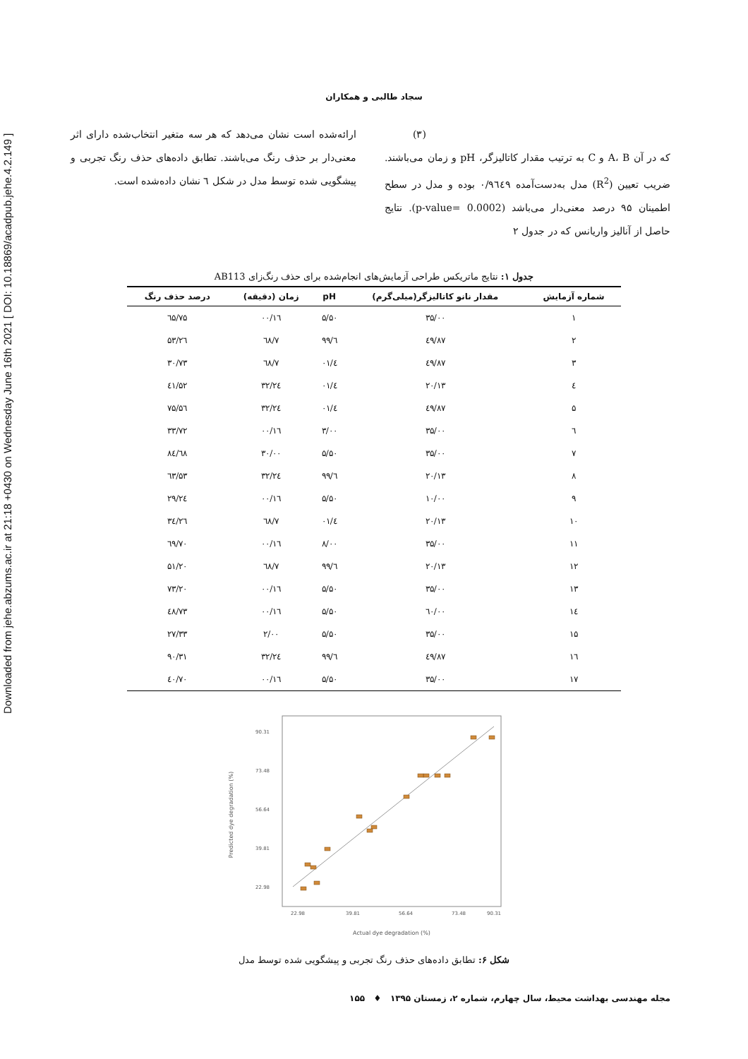Downloaded from jehe.abzums.ac.ir at 21:18 +0430 on Wednesday June 16th 2021 [ DOI: 10.18869/acadpub.jehe.4.2.149 ]
سجاد طالبی و همکاران
(۳)
که در آن A، B و C به ترتیب مقدار کاتالیزگر، pH و زمان می‌باشند. ضریب تعیین (R<sup>2</sup>) مدل به‌دست‌آمده ۰/۹٦٤۹ بوده و مدل در سطح اطمینان ۹۵ درصد معنی‌دار می‌باشد (p-value= 0.0002). نتایج حاصل از آنالیز واریانس که در جدول ۲
ارائه‌شده است نشان می‌دهد که هر سه متغیر انتخاب‌شده دارای اثر معنی‌دار بر حذف رنگ می‌باشند. تطابق داده‌های حذف رنگ تجربی و پیشگویی شده توسط مدل در شکل ٦ نشان داده‌شده است.
جدول ۱: نتایج ماتریکس طراحی آزمایش‌های انجام‌شده برای حذف رنگ‌زای AB113
| شماره آزمایش | مقدار نانو کاتالیزگر(میلی‌گرم) | pH | زمان (دقیقه) | درصد حذف رنگ |
| --- | --- | --- | --- | --- |
| ۱ | ۳۵/۰۰ | ۵/۵۰ | ۱٦/۰۰ | ۷۵/٦۵ |
| ۲ | ٤۹/۸۷ | ٦/۹۹ | ۷/٦۸ | ۵۳/۲٦ |
| ۳ | ٤۹/۸۷ | ٤/۰۱ | ۷/٦۸ | ۳۰/۷۳ |
| ٤ | ۲۰/۱۳ | ٤/۰۱ | ۲٤/۳۲ | ۵۲/٤۱ |
| ۵ | ٤۹/۸۷ | ٤/۰۱ | ۲٤/۳۲ | ۷۵/۵٦ |
| ٦ | ۳۵/۰۰ | ۳/۰۰ | ۱٦/۰۰ | ۳۳/۷۲ |
| ۷ | ۳۵/۰۰ | ۵/۵۰ | ۳۰/۰۰ | ۸٤/٦۸ |
| ۸ | ۲۰/۱۳ | ٦/۹۹ | ۲٤/۳۲ | ٦۳/۵۳ |
| ۹ | ۱۰/۰۰ | ۵/۵۰ | ۱٦/۰۰ | ۲۹/۲٤ |
| ۱۰ | ۲۰/۱۳ | ٤/۰۱ | ۷/٦۸ | ۲٦/۳٤ |
| ۱۱ | ۳۵/۰۰ | ۸/۰۰ | ۱٦/۰۰ | ٦۹/۷۰ |
| ۱۲ | ۲۰/۱۳ | ٦/۹۹ | ۷/٦۸ | ۵۱/۲۰ |
| ۱۳ | ۳۵/۰۰ | ۵/۵۰ | ۱٦/۰۰ | ۷۳/۲۰ |
| ۱٤ | ٦۰/۰۰ | ۵/۵۰ | ۱٦/۰۰ | ٤۸/۷۳ |
| ۱۵ | ۳۵/۰۰ | ۵/۵۰ | ۲/۰۰ | ۲۷/۳۳ |
| ۱٦ | ٤۹/۸۷ | ٦/۹۹ | ۲٤/۳۲ | ۹۰/۳۱ |
| ۱۷ | ۳۵/۰۰ | ۵/۵۰ | ۱٦/۰۰ | ۷۰/٤۰ |
Predicted dye degradation (%)
90.31
73.48
56.64
39.81
22.98
22.98
39.81
56.64
73.48
90.31
Actual dye degradation (%)
شکل ۶: تطابق داده‌های حذف رنگ تجربی و پیشگویی شده توسط مدل
مجله مهندسی بهداشت محیط، سال چهارم، شماره ۲، زمستان ۱۳۹۵ ♦ ۱۵۵